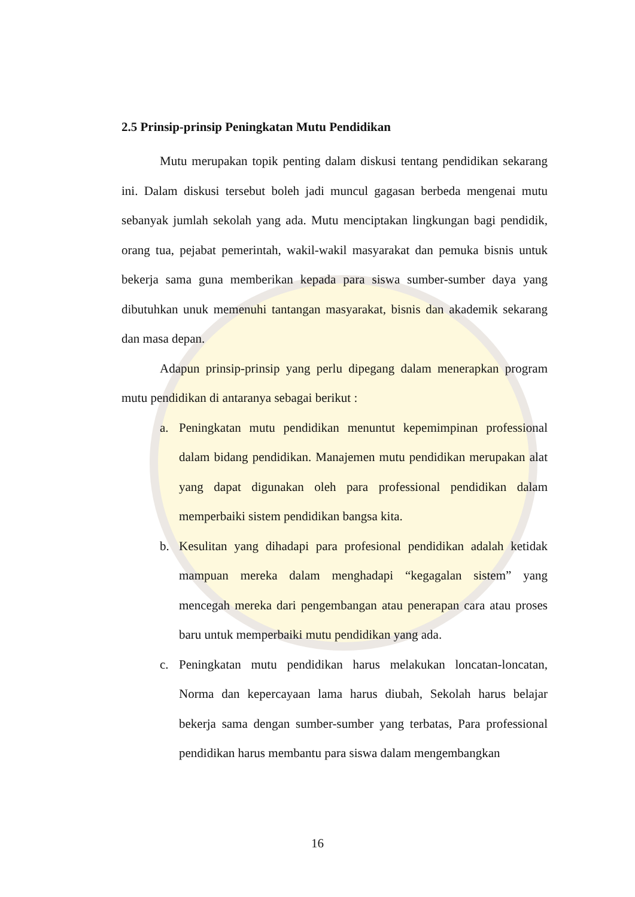2.5 Prinsip-prinsip Peningkatan Mutu Pendidikan
Mutu merupakan topik penting dalam diskusi tentang pendidikan sekarang ini. Dalam diskusi tersebut boleh jadi muncul gagasan berbeda mengenai mutu sebanyak jumlah sekolah yang ada. Mutu menciptakan lingkungan bagi pendidik, orang tua, pejabat pemerintah, wakil-wakil masyarakat dan pemuka bisnis untuk bekerja sama guna memberikan kepada para siswa sumber-sumber daya yang dibutuhkan unuk memenuhi tantangan masyarakat, bisnis dan akademik sekarang dan masa depan.
Adapun prinsip-prinsip yang perlu dipegang dalam menerapkan program mutu pendidikan di antaranya sebagai berikut :
a. Peningkatan mutu pendidikan menuntut kepemimpinan professional dalam bidang pendidikan. Manajemen mutu pendidikan merupakan alat yang dapat digunakan oleh para professional pendidikan dalam memperbaiki sistem pendidikan bangsa kita.
b. Kesulitan yang dihadapi para profesional pendidikan adalah ketidak mampuan mereka dalam menghadapi “kegagalan sistem” yang mencegah mereka dari pengembangan atau penerapan cara atau proses baru untuk memperbaiki mutu pendidikan yang ada.
c. Peningkatan mutu pendidikan harus melakukan loncatan-loncatan, Norma dan kepercayaan lama harus diubah, Sekolah harus belajar bekerja sama dengan sumber-sumber yang terbatas, Para professional pendidikan harus membantu para siswa dalam mengembangkan
16